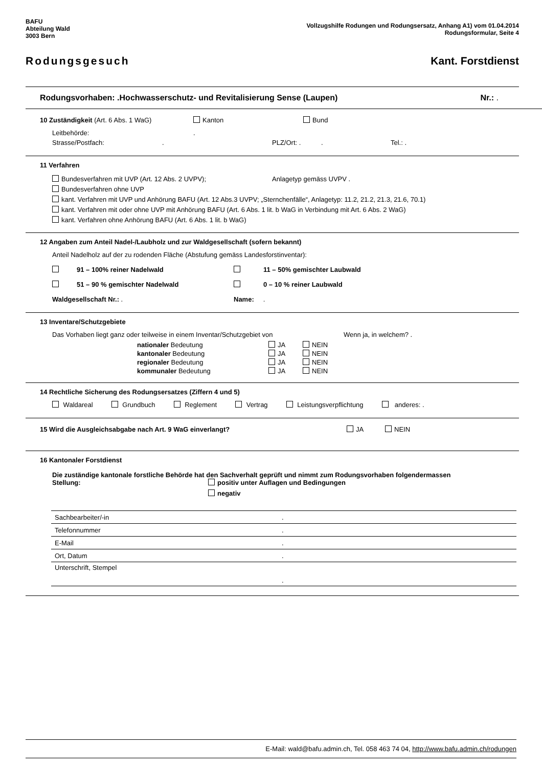BAFU
Abteilung Wald
3003 Bern
Vollzugshilfe Rodungen und Rodungsersatz, Anhang A1) vom 01.04.2014
Rodungsformular, Seite 4
Rodungsgesuch Kant. Forstdienst
Rodungsvorhaben: .Hochwasserschutz- und Revitalisierung Sense (Laupen) Nr.: .
10 Zuständigkeit (Art. 6 Abs. 1 WaG) Kanton Bund
Leitbehörde:.
Strasse/Postfach:. PLZ/Ort: . . Tel.: .
11 Verfahren
Bundesverfahren mit UVP (Art. 12 Abs. 2 UVPV); Anlagetyp gemäss UVPV .
Bundesverfahren ohne UVP
kant. Verfahren mit UVP und Anhörung BAFU (Art. 12 Abs.3 UVPV; „Sternchenfälle“, Anlagetyp: 11.2, 21.2, 21.3, 21.6, 70.1)
kant. Verfahren mit oder ohne UVP mit Anhörung BAFU (Art. 6 Abs. 1 lit. b WaG in Verbindung mit Art. 6 Abs. 2 WaG)
kant. Verfahren ohne Anhörung BAFU (Art. 6 Abs. 1 lit. b WaG)
12 Angaben zum Anteil Nadel-/Laubholz und zur Waldgesellschaft (sofern bekannt)
Anteil Nadelholz auf der zu rodenden Fläche (Abstufung gemäss Landesforstinventar):
91 – 100% reiner Nadelwald 11 – 50% gemischter Laubwald
51 – 90 % gemischter Nadelwald 0 – 10 % reiner Laubwald
Waldgesellschaft Nr.: . Name: .
13 Inventare/Schutzgebiete
Das Vorhaben liegt ganz oder teilweise in einem Inventar/Schutzgebiet von Wenn ja, in welchem? .
| nationaler Bedeutung | JA | NEIN |
| kantonaler Bedeutung | JA | NEIN |
| regionaler Bedeutung | JA | NEIN |
| kommunaler Bedeutung | JA | NEIN |
14 Rechtliche Sicherung des Rodungsersatzes (Ziffern 4 und 5)
Waldareal Grundbuch Reglement Vertrag Leistungsverpflichtung anderes: .
15 Wird die Ausgleichsabgabe nach Art. 9 WaG einverlangt? JA NEIN
16 Kantonaler Forstdienst
Die zuständige kantonale forstliche Behörde hat den Sachverhalt geprüft und nimmt zum Rodungsvorhaben folgendermassen
Stellung: positiv unter Auflagen und Bedingungen
negativ
| Sachbearbeiter/-in | . |
| Telefonnummer | . |
| E-Mail | . |
| Ort, Datum | . |
| Unterschrift, Stempel | . |
E-Mail: wald@bafu.admin.ch, Tel. 058 463 74 04, http://www.bafu.admin.ch/rodungen